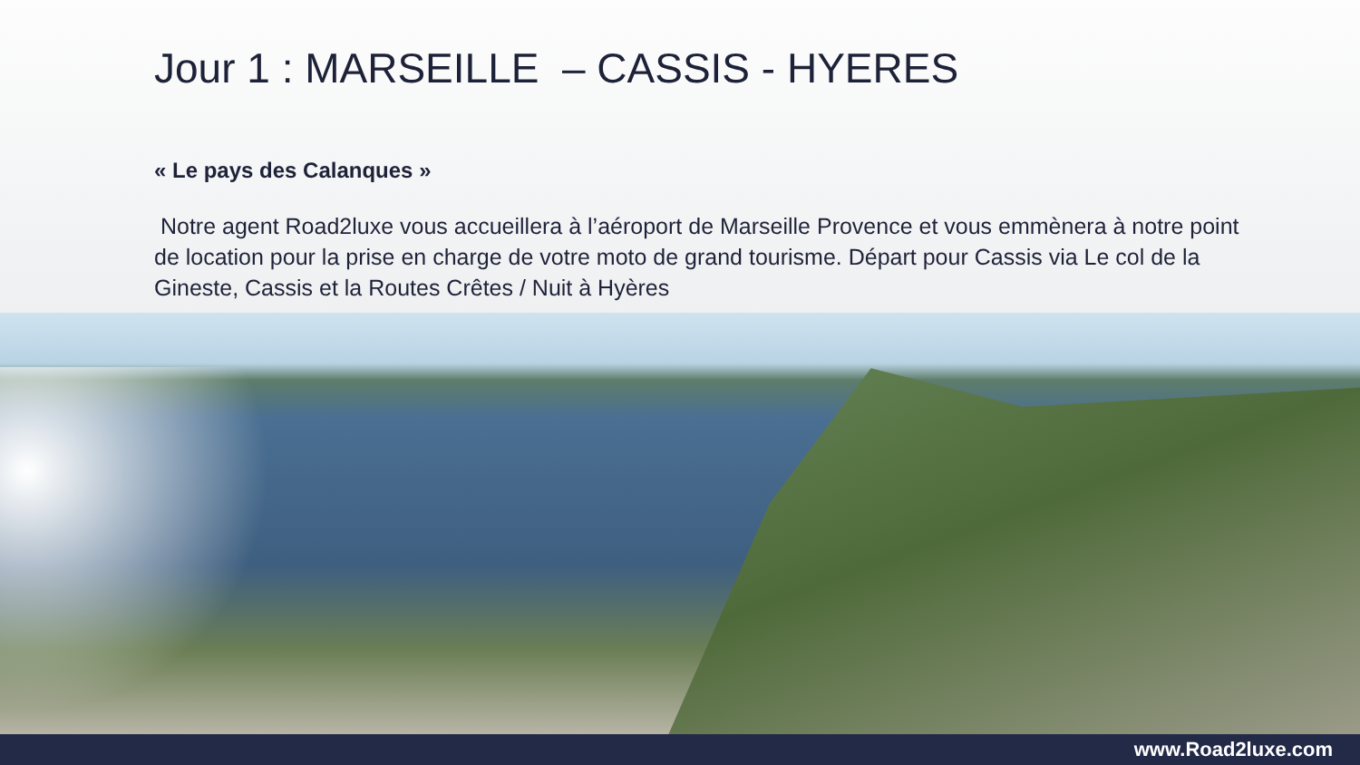Jour 1 : MARSEILLE – CASSIS - HYERES
« Le pays des Calanques »
Notre agent Road2luxe vous accueillera à l’aéroport de Marseille Provence et vous emmènera à notre point de location pour la prise en charge de votre moto de grand tourisme. Départ pour Cassis via Le col de la Gineste, Cassis et la Routes Crêtes / Nuit à Hyères
www.Road2luxe.com